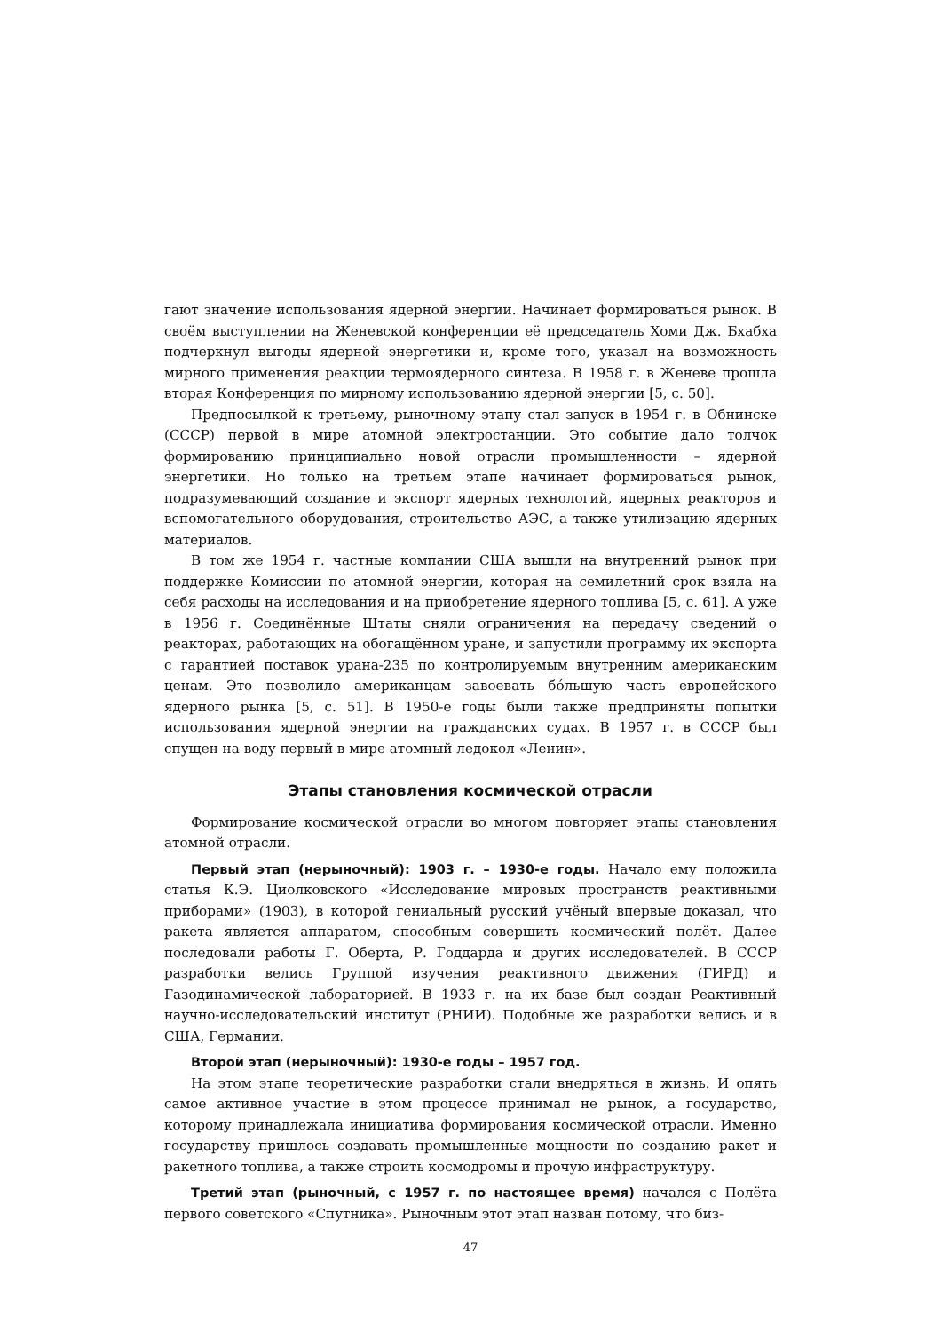гают значение использования ядерной энергии. Начинает формироваться рынок. В своём выступлении на Женевской конференции её председатель Хоми Дж. Бхабха подчеркнул выгоды ядерной энергетики и, кроме того, указал на возможность мирного применения реакции термоядерного синтеза. В 1958 г. в Женеве прошла вторая Конференция по мирному использованию ядерной энергии [5, с. 50].
Предпосылкой к третьему, рыночному этапу стал запуск в 1954 г. в Обнинске (СССР) первой в мире атомной электростанции. Это событие дало толчок формированию принципиально новой отрасли промышленности – ядерной энергетики. Но только на третьем этапе начинает формироваться рынок, подразумевающий создание и экспорт ядерных технологий, ядерных реакторов и вспомогательного оборудования, строительство АЭС, а также утилизацию ядерных материалов.
В том же 1954 г. частные компании США вышли на внутренний рынок при поддержке Комиссии по атомной энергии, которая на семилетний срок взяла на себя расходы на исследования и на приобретение ядерного топлива [5, с. 61]. А уже в 1956 г. Соединённые Штаты сняли ограничения на передачу сведений о реакторах, работающих на обогащённом уране, и запустили программу их экспорта с гарантией поставок урана-235 по контролируемым внутренним американским ценам. Это позволило американцам завоевать бóльшую часть европейского ядерного рынка [5, с. 51]. В 1950-е годы были также предприняты попытки использования ядерной энергии на гражданских судах. В 1957 г. в СССР был спущен на воду первый в мире атомный ледокол «Ленин».
Этапы становления космической отрасли
Формирование космической отрасли во многом повторяет этапы становления атомной отрасли.
Первый этап (нерыночный): 1903 г. – 1930-е годы. Начало ему положила статья К.Э. Циолковского «Исследование мировых пространств реактивными приборами» (1903), в которой гениальный русский учёный впервые доказал, что ракета является аппаратом, способным совершить космический полёт. Далее последовали работы Г. Оберта, Р. Годдарда и других исследователей. В СССР разработки велись Группой изучения реактивного движения (ГИРД) и Газодинамической лабораторией. В 1933 г. на их базе был создан Реактивный научно-исследовательский институт (РНИИ). Подобные же разработки велись и в США, Германии.
Второй этап (нерыночный): 1930-е годы – 1957 год.
На этом этапе теоретические разработки стали внедряться в жизнь. И опять самое активное участие в этом процессе принимал не рынок, а государство, которому принадлежала инициатива формирования космической отрасли. Именно государству пришлось создавать промышленные мощности по созданию ракет и ракетного топлива, а также строить космодромы и прочую инфраструктуру.
Третий этап (рыночный, с 1957 г. по настоящее время) начался с Полёта первого советского «Спутника». Рыночным этот этап назван потому, что биз-
47